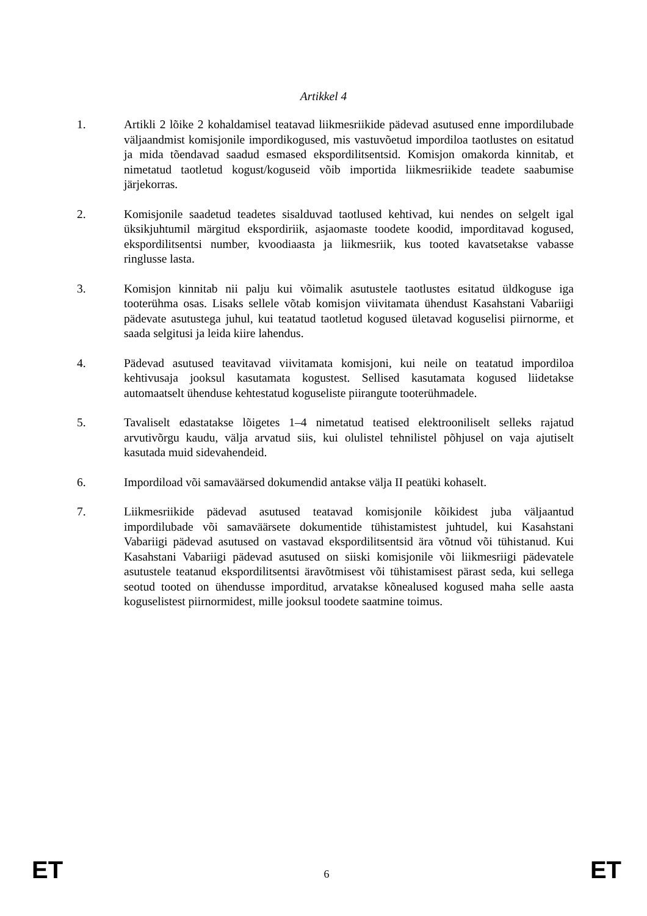Artikkel 4
1. Artikli 2 lõike 2 kohaldamisel teatavad liikmesriikide pädevad asutused enne impordilubade väljaandmist komisjonile impordikogused, mis vastuvõetud impordiloa taotlustes on esitatud ja mida tõendavad saadud esmased ekspordilitsentsid. Komisjon omakorda kinnitab, et nimetatud taotletud kogust/koguseid võib importida liikmesriikide teadete saabumise järjekorras.
2. Komisjonile saadetud teadetes sisalduvad taotlused kehtivad, kui nendes on selgelt igal üksikjuhtumil märgitud ekspordiriik, asjaomaste toodete koodid, imporditavad kogused, ekspordilitsentsi number, kvoodiaasta ja liikmesriik, kus tooted kavatsetakse vabasse ringlusse lasta.
3. Komisjon kinnitab nii palju kui võimalik asutustele taotlustes esitatud üldkoguse iga tooterühma osas. Lisaks sellele võtab komisjon viivitamata ühendust Kasahstani Vabariigi pädevate asutustega juhul, kui teatatud taotletud kogused ületavad koguselisi piirnorme, et saada selgitusi ja leida kiire lahendus.
4. Pädevad asutused teavitavad viivitamata komisjoni, kui neile on teatatud impordiloa kehtivusaja jooksul kasutamata kogustest. Sellised kasutamata kogused liidetakse automaatselt ühenduse kehtestatud koguseliste piirangute tooterühmadele.
5. Tavaliselt edastatakse lõigetes 1–4 nimetatud teatised elektrooniliselt selleks rajatud arvutivõrgu kaudu, välja arvatud siis, kui olulistel tehnilistel põhjusel on vaja ajutiselt kasutada muid sidevahendeid.
6. Impordiload või samaväärsed dokumendid antakse välja II peatüki kohaselt.
7. Liikmesriikide pädevad asutused teatavad komisjonile kõikidest juba väljaantud impordilubade või samaväärsete dokumentide tühistamistest juhtudel, kui Kasahstani Vabariigi pädevad asutused on vastavad ekspordilitsentsid ära võtnud või tühistanud. Kui Kasahstani Vabariigi pädevad asutused on siiski komisjonile või liikmesriigi pädevatele asutustele teatanud ekspordilitsentsi äravõtmisest või tühistamisest pärast seda, kui sellega seotud tooted on ühendusse imporditud, arvatakse kõnealused kogused maha selle aasta koguselistest piirnormidest, mille jooksul toodete saatmine toimus.
ET 6 ET